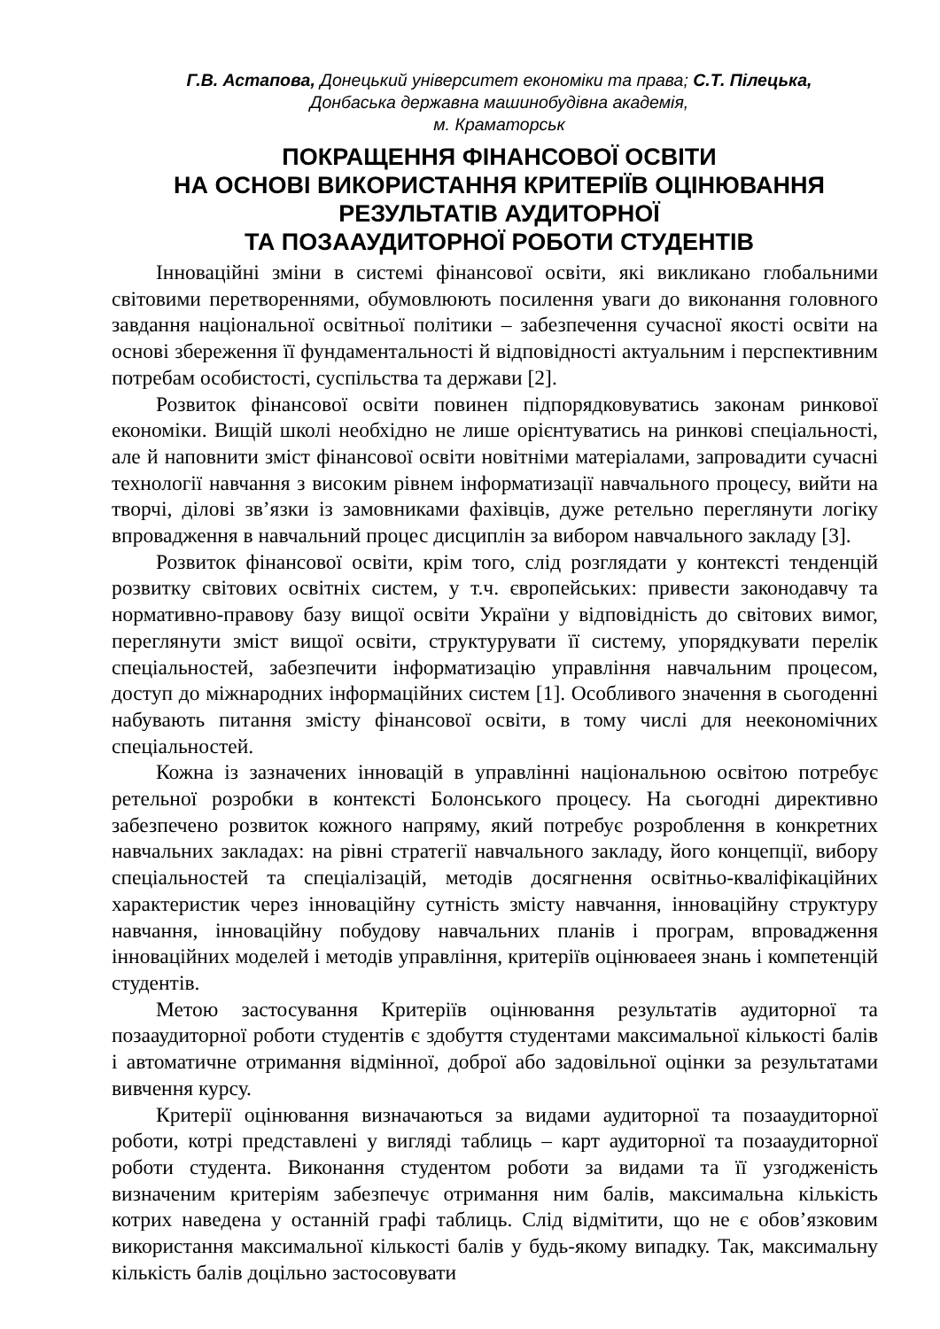Г.В. Астапова, Донецький університет економіки та права; С.Т. Пілецька,
Донбаська державна машинобудівна академія,
м. Краматорськ
ПОКРАЩЕННЯ ФІНАНСОВОЇ ОСВІТИ
НА ОСНОВІ ВИКОРИСТАННЯ КРИТЕРІЇВ ОЦІНЮВАННЯ
РЕЗУЛЬТАТІВ АУДИТОРНОЇ
ТА ПОЗААУДИТОРНОЇ РОБОТИ СТУДЕНТІВ
Інноваційні зміни в системі фінансової освіти, які викликано глобальними світовими перетвореннями, обумовлюють посилення уваги до виконання головного завдання національної освітньої політики – забезпечення сучасної якості освіти на основі збереження її фундаментальності й відповідності актуальним і перспективним потребам особистості, суспільства та держави [2].
Розвиток фінансової освіти повинен підпорядковуватись законам ринкової економіки. Вищій школі необхідно не лише орієнтуватись на ринкові спеціальності, але й наповнити зміст фінансової освіти новітніми матеріалами, запровадити сучасні технології навчання з високим рівнем інформатизації навчального процесу, вийти на творчі, ділові зв’язки із замовниками фахівців, дуже ретельно переглянути логіку впровадження в навчальний процес дисциплін за вибором навчального закладу [3].
Розвиток фінансової освіти, крім того, слід розглядати у контексті тенденцій розвитку світових освітніх систем, у т.ч. європейських: привести законодавчу та нормативно-правову базу вищої освіти України у відповідність до світових вимог, переглянути зміст вищої освіти, структурувати її систему, упорядкувати перелік спеціальностей, забезпечити інформатизацію управління навчальним процесом, доступ до міжнародних інформаційних систем [1]. Особливого значення в сьогоденні набувають питання змісту фінансової освіти, в тому числі для неекономічних спеціальностей.
Кожна із зазначених інновацій в управлінні національною освітою потребує ретельної розробки в контексті Болонського процесу. На сьогодні директивно забезпечено розвиток кожного напряму, який потребує розроблення в конкретних навчальних закладах: на рівні стратегії навчального закладу, його концепції, вибору спеціальностей та спеціалізацій, методів досягнення освітньо-кваліфікаційних характеристик через інноваційну сутність змісту навчання, інноваційну структуру навчання, інноваційну побудову навчальних планів і програм, впровадження інноваційних моделей і методів управління, критеріїв оцінюваеея знань і компетенцій студентів.
Метою застосування Критеріїв оцінювання результатів аудиторної та позааудиторної роботи студентів є здобуття студентами максимальної кількості балів і автоматичне отримання відмінної, доброї або задовільної оцінки за результатами вивчення курсу.
Критерії оцінювання визначаються за видами аудиторної та позааудиторної роботи, котрі представлені у вигляді таблиць – карт аудиторної та позааудиторної роботи студента. Виконання студентом роботи за видами та її узгодженість визначеним критеріям забезпечує отримання ним балів, максимальна кількість котрих наведена у останній графі таблиць. Слід відмітити, що не є обов’язковим використання максимальної кількості балів у будь-якому випадку. Так, максимальну кількість балів доцільно застосовувати